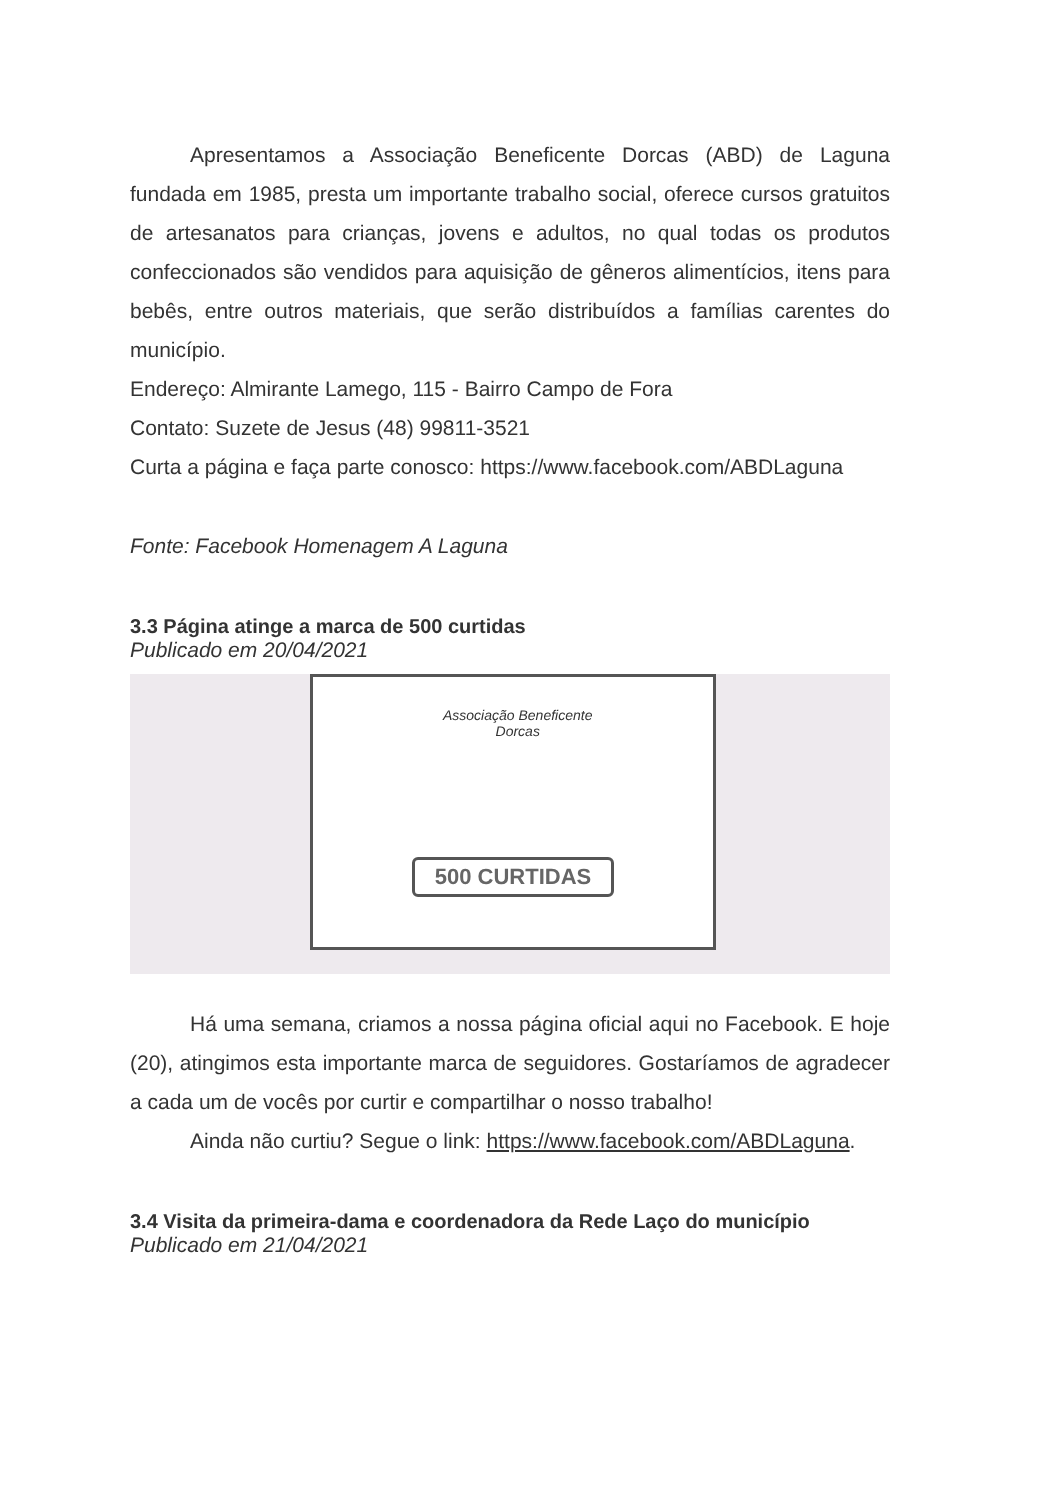Apresentamos a Associação Beneficente Dorcas (ABD) de Laguna fundada em 1985, presta um importante trabalho social, oferece cursos gratuitos de artesanatos para crianças, jovens e adultos, no qual todas os produtos confeccionados são vendidos para aquisição de gêneros alimentícios, itens para bebês, entre outros materiais, que serão distribuídos a famílias carentes do município.
Endereço: Almirante Lamego, 115 - Bairro Campo de Fora
Contato: Suzete de Jesus (48) 99811-3521
Curta a página e faça parte conosco: https://www.facebook.com/ABDLaguna
Fonte: Facebook Homenagem A Laguna
3.3 Página atinge a marca de 500 curtidas
Publicado em 20/04/2021
Associação Beneficente
Dorcas
500 CURTIDAS
Há uma semana, criamos a nossa página oficial aqui no Facebook. E hoje (20), atingimos esta importante marca de seguidores. Gostaríamos de agradecer a cada um de vocês por curtir e compartilhar o nosso trabalho!
Ainda não curtiu? Segue o link: https://www.facebook.com/ABDLaguna.
3.4 Visita da primeira-dama e coordenadora da Rede Laço do município
Publicado em 21/04/2021